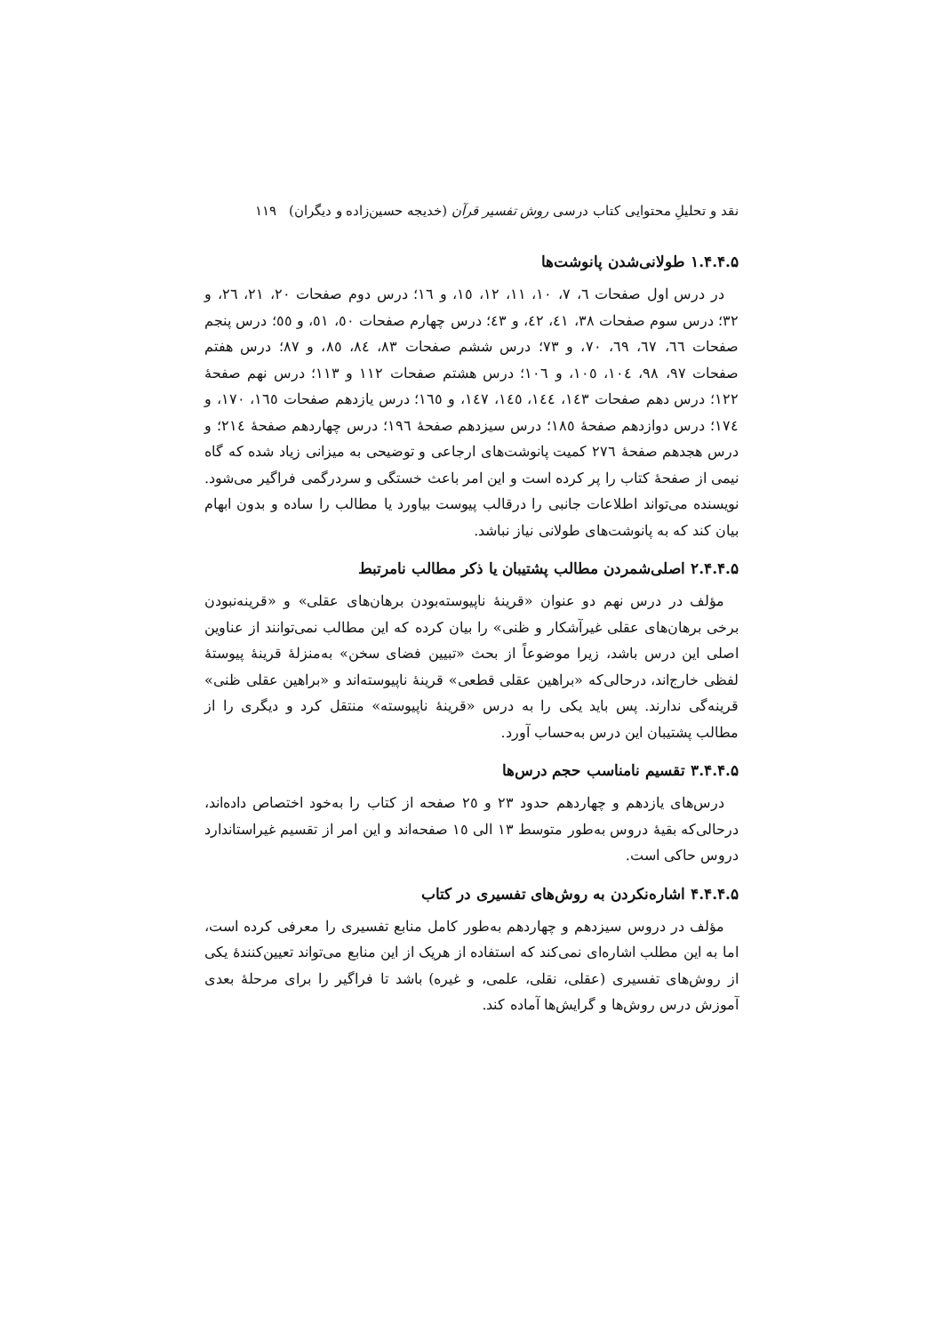نقد و تحلیلِ محتوایی کتاب درسی روش تفسیر قرآن (خدیجه حسین‌زاده و دیگران) ۱۱۹
۱.۴.۴.۵ طولانی‌شدن پانوشت‌ها
در درس اول صفحات ٦، ٧، ١٠، ١١، ١٢، ١٥، و ١٦؛ درس دوم صفحات ٢٠، ٢١، ٢٦، و ٣٢؛ درس سوم صفحات ٣٨، ٤١، ٤٢، و ٤٣؛ درس چهارم صفحات ٥٠، ٥١، و ٥٥؛ درس پنجم صفحات ٦٦، ٦٧، ٦٩، ٧٠، و ٧٣؛ درس ششم صفحات ٨٣، ٨٤، ٨٥، و ٨٧؛ درس هفتم صفحات ٩٧، ٩٨، ١٠٤، ١٠٥، و ١٠٦؛ درس هشتم صفحات ١١٢ و ١١٣؛ درس نهم صفحهٔ ١٢٢؛ درس دهم صفحات ١٤٣، ١٤٤، ١٤٥، ١٤٧، و ١٦٥؛ درس یازدهم صفحات ١٦٥، ١٧٠، و ١٧٤؛ درس دوازدهم صفحهٔ ١٨٥؛ درس سیزدهم صفحهٔ ١٩٦؛ درس چهاردهم صفحهٔ ٢١٤؛ و درس هجدهم صفحهٔ ٢٧٦ کمیت پانوشت‌های ارجاعی و توضیحی به میزانی زیاد شده که گاه نیمی از صفحهٔ کتاب را پر کرده است و این امر باعث خستگی و سردرگمی فراگیر می‌شود. نویسنده می‌تواند اطلاعات جانبی را درقالب پیوست بیاورد یا مطالب را ساده و بدون ابهام بیان کند که به پانوشت‌های طولانی نیاز نباشد.
۲.۴.۴.۵ اصلی‌شمردن مطالب پشتیبان یا ذکر مطالب نامرتبط
مؤلف در درس نهم دو عنوان «قرینهٔ ناپیوسته‌بودن برهان‌های عقلی» و «قرینه‌نبودن برخی برهان‌های عقلی غیرآشکار و ظنی» را بیان کرده که این مطالب نمی‌توانند از عناوین اصلی این درس باشد، زیرا موضوعاً از بحث «تبیین فضای سخن» به‌منزلهٔ قرینهٔ پیوستهٔ لفظی خارج‌اند، درحالی‌که «براهین عقلی قطعی» قرینهٔ ناپیوسته‌اند و «براهین عقلی ظنی» قرینه‌گی ندارند. پس باید یکی را به درس «قرینهٔ ناپیوسته» منتقل کرد و دیگری را از مطالب پشتیبان این درس به‌حساب آورد.
۳.۴.۴.۵ تقسیم نامناسب حجم درس‌ها
درس‌های یازدهم و چهاردهم حدود ٢٣ و ٢٥ صفحه از کتاب را به‌خود اختصاص داده‌اند، درحالی‌که بقیهٔ دروس به‌طور متوسط ١٣ الی ١٥ صفحه‌اند و این امر از تقسیم غیراستاندارد دروس حاکی است.
۴.۴.۴.۵ اشاره‌نکردن به روش‌های تفسیری در کتاب
مؤلف در دروس سیزدهم و چهاردهم به‌طور کامل منابع تفسیری را معرفی کرده است، اما به این مطلب اشاره‌ای نمی‌کند که استفاده از هریک از این منابع می‌تواند تعیین‌کنندهٔ یکی از روش‌های تفسیری (عقلی، نقلی، علمی، و غیره) باشد تا فراگیر را برای مرحلهٔ بعدی آموزش درس روش‌ها و گرایش‌ها آماده کند.